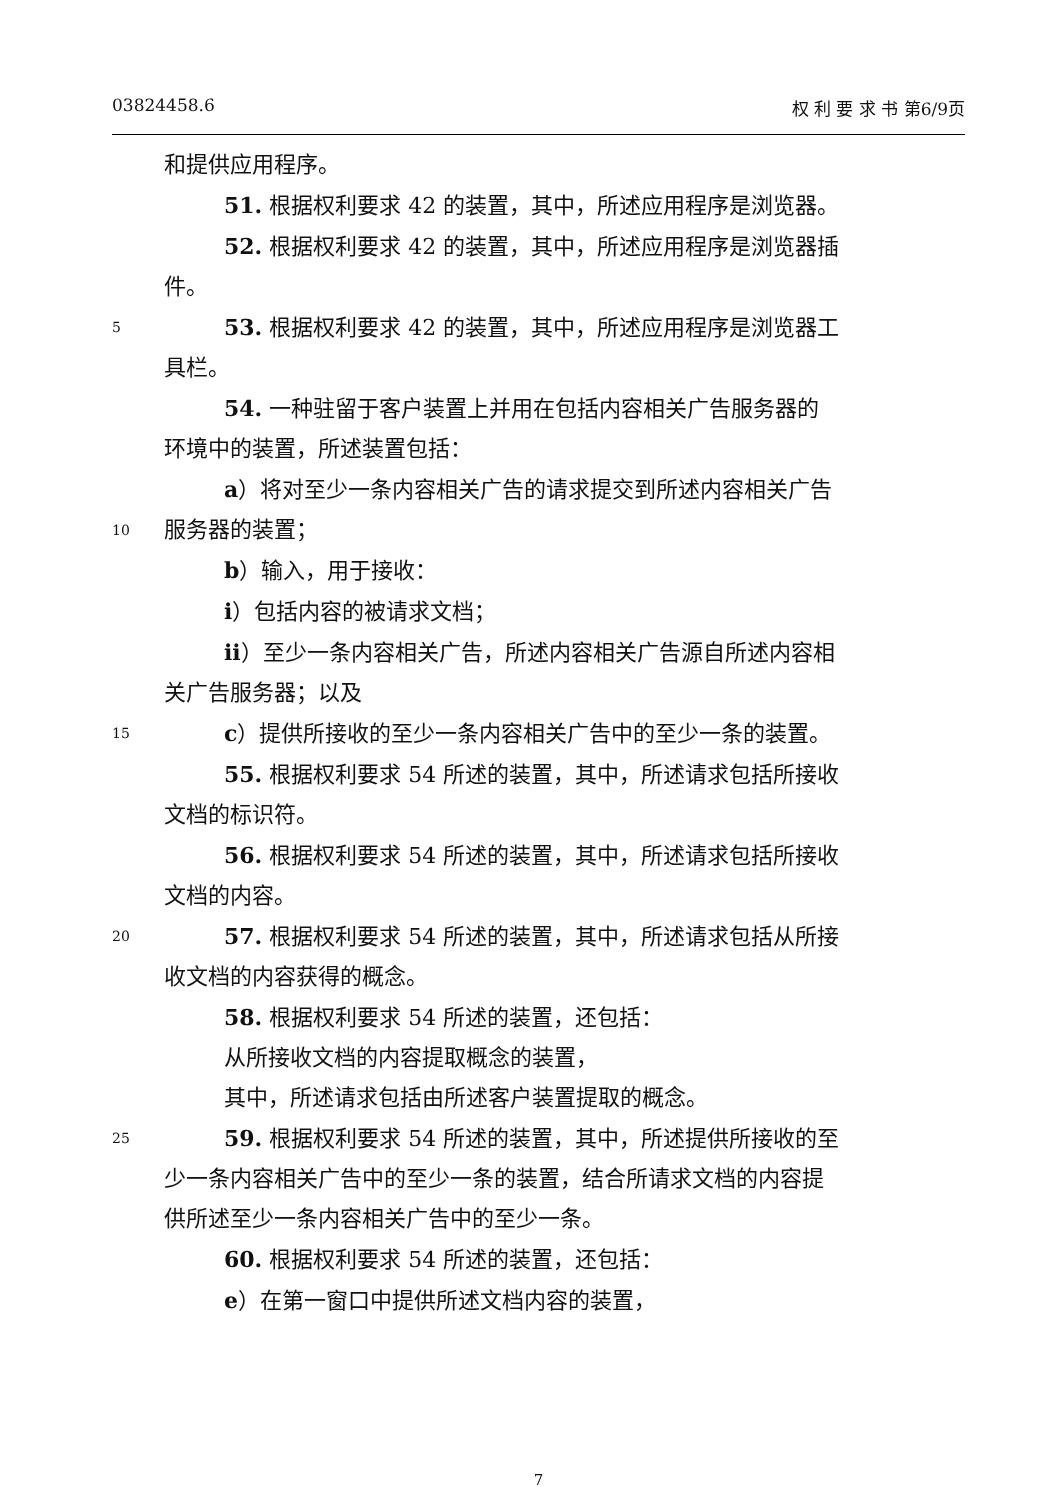03824458.6 权 利 要 求 书 第6/9页
和提供应用程序。
51. 根据权利要求 42 的装置，其中，所述应用程序是浏览器。
52. 根据权利要求 42 的装置，其中，所述应用程序是浏览器插
件。
5 53. 根据权利要求 42 的装置，其中，所述应用程序是浏览器工
具栏。
54. 一种驻留于客户装置上并用在包括内容相关广告服务器的
环境中的装置，所述装置包括：
a）将对至少一条内容相关广告的请求提交到所述内容相关广告
10 服务器的装置；
b）输入，用于接收：
i）包括内容的被请求文档；
ii）至少一条内容相关广告，所述内容相关广告源自所述内容相
关广告服务器；以及
15 c）提供所接收的至少一条内容相关广告中的至少一条的装置。
55. 根据权利要求 54 所述的装置，其中，所述请求包括所接收
文档的标识符。
56. 根据权利要求 54 所述的装置，其中，所述请求包括所接收
文档的内容。
20 57. 根据权利要求 54 所述的装置，其中，所述请求包括从所接
收文档的内容获得的概念。
58. 根据权利要求 54 所述的装置，还包括：
从所接收文档的内容提取概念的装置，
其中，所述请求包括由所述客户装置提取的概念。
25 59. 根据权利要求 54 所述的装置，其中，所述提供所接收的至
少一条内容相关广告中的至少一条的装置，结合所请求文档的内容提
供所述至少一条内容相关广告中的至少一条。
60. 根据权利要求 54 所述的装置，还包括：
e）在第一窗口中提供所述文档内容的装置，
7